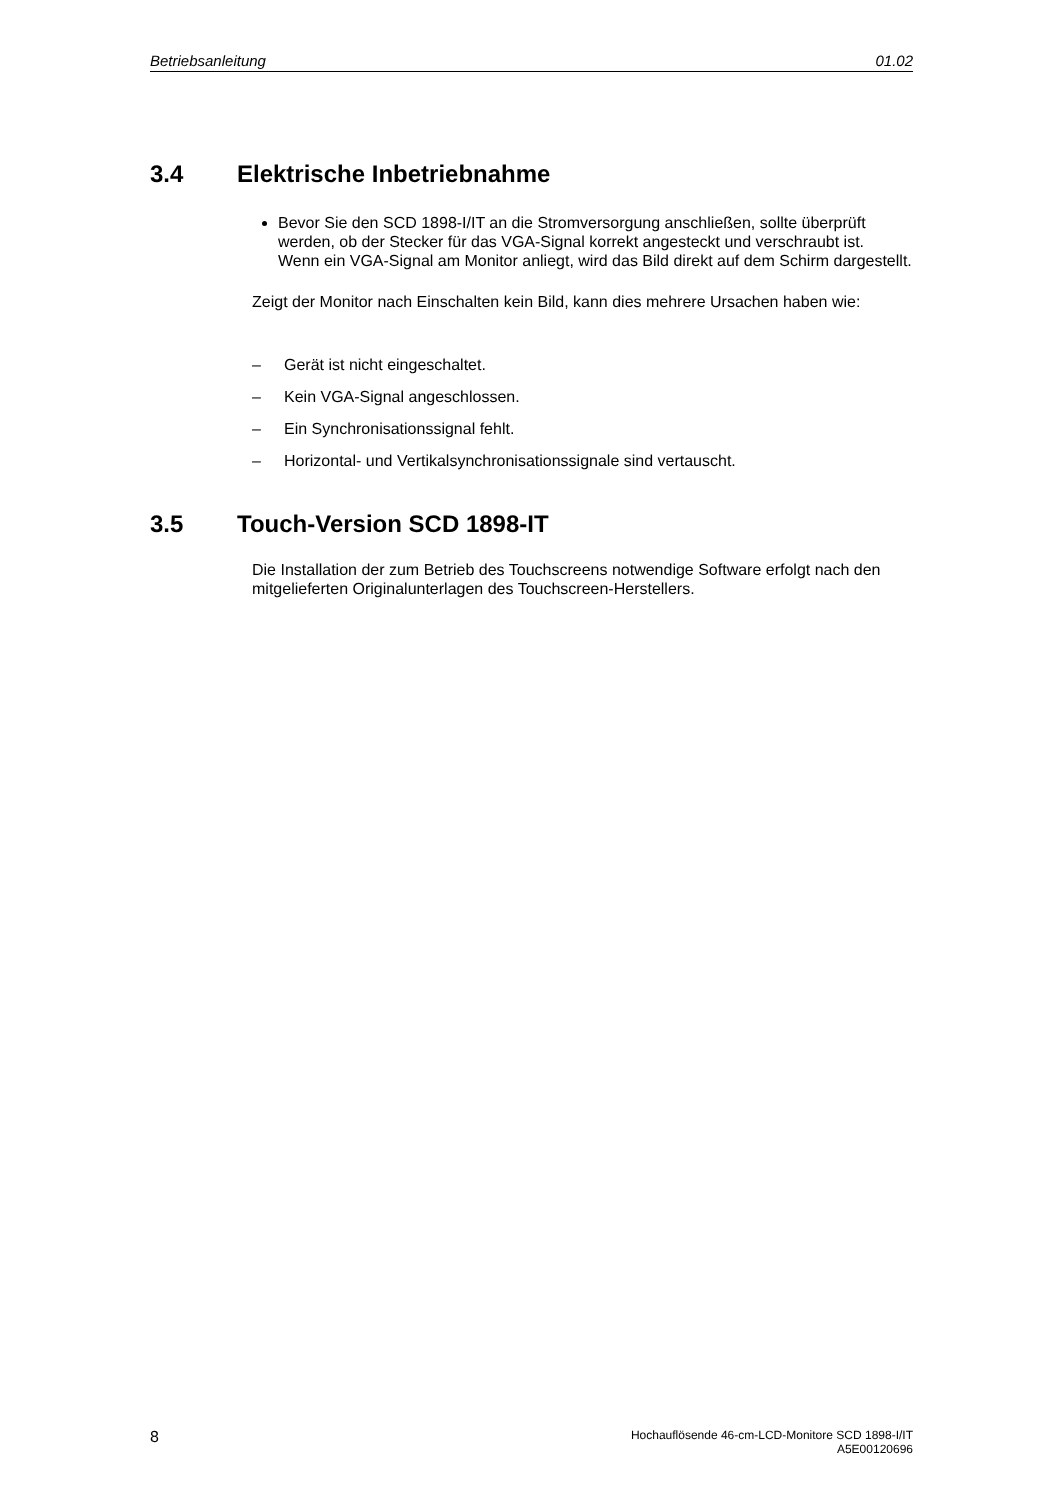Betriebsanleitung 01.02
3.4 Elektrische Inbetriebnahme
Bevor Sie den SCD 1898-I/IT an die Stromversorgung anschließen, sollte überprüft werden, ob der Stecker für das VGA-Signal korrekt angesteckt und verschraubt ist.
Wenn ein VGA-Signal am Monitor anliegt, wird das Bild direkt auf dem Schirm dargestellt.
Zeigt der Monitor nach Einschalten kein Bild, kann dies mehrere Ursachen haben wie:
– Gerät ist nicht eingeschaltet.
– Kein VGA-Signal angeschlossen.
– Ein Synchronisationssignal fehlt.
– Horizontal- und Vertikalsynchronisationssignale sind vertauscht.
3.5 Touch-Version SCD 1898-IT
Die Installation der zum Betrieb des Touchscreens notwendige Software erfolgt nach den mitgelieferten Originalunterlagen des Touchscreen-Herstellers.
8 Hochauflösende 46-cm-LCD-Monitore SCD 1898-I/IT
A5E00120696